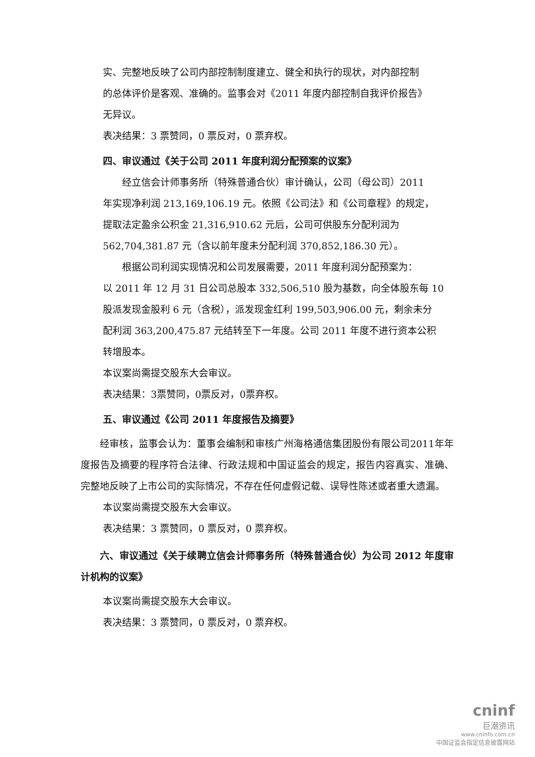实、完整地反映了公司内部控制制度建立、健全和执行的现状，对内部控制
的总体评价是客观、准确的。监事会对《2011 年度内部控制自我评价报告》
无异议。
表决结果：3 票赞同，0 票反对，0 票弃权。
四、审议通过《关于公司 2011 年度利润分配预案的议案》
经立信会计师事务所（特殊普通合伙）审计确认，公司（母公司）2011
年实现净利润 213,169,106.19 元。依照《公司法》和《公司章程》的规定，
提取法定盈余公积金 21,316,910.62 元后，公司可供股东分配利润为
562,704,381.87 元（含以前年度未分配利润 370,852,186.30 元）。
根据公司利润实现情况和公司发展需要，2011 年度利润分配预案为：
以 2011 年 12 月 31 日公司总股本 332,506,510 股为基数，向全体股东每 10
股派发现金股利 6 元（含税），派发现金红利 199,503,906.00 元，剩余未分
配利润 363,200,475.87 元结转至下一年度。公司 2011 年度不进行资本公积
转增股本。
本议案尚需提交股东大会审议。
表决结果：3票赞同，0票反对，0票弃权。
五、审议通过《公司 2011 年度报告及摘要》
经审核，监事会认为：董事会编制和审核广州海格通信集团股份有限公司2011年年度报告及摘要的程序符合法律、行政法规和中国证监会的规定，报告内容真实、准确、完整地反映了上市公司的实际情况，不存在任何虚假记载、误导性陈述或者重大遗漏。
本议案尚需提交股东大会审议。
表决结果：3 票赞同，0 票反对，0 票弃权。
六、审议通过《关于续聘立信会计师事务所（特殊普通合伙）为公司 2012 年度审计机构的议案》
本议案尚需提交股东大会审议。
表决结果：3 票赞同，0 票反对，0 票弃权。
cninf
巨潮资讯
www.cninfo.com.cn
中国证监会指定信息披露网站